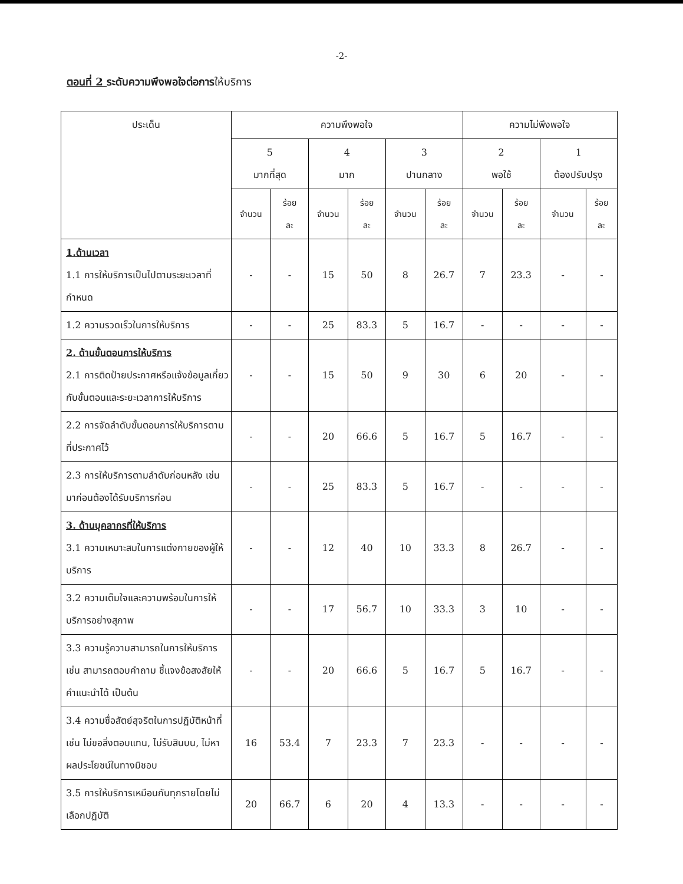-2-
ตอนที่ 2 ระดับความพึงพอใจต่อการให้บริการ
| ประเด็น | ความพึงพอใจ | | | | | | ความไม่พึงพอใจ | | | |
| --- | --- | --- | --- | --- | --- | --- | --- | --- | --- | --- |
| | 5 มากที่สุด | | 4 มาก | | 3 ปานกลาง | | 2 พอใช้ | | 1 ต้องปรับปรุง | |
| | จำนวน | ร้อย ละ | จำนวน | ร้อย ละ | จำนวน | ร้อย ละ | จำนวน | ร้อย ละ | จำนวน | ร้อย ละ |
| 1.ด้านเวลา 1.1 การให้บริการเป็นไปตามระยะเวลาที่กำหนด | - | - | 15 | 50 | 8 | 26.7 | 7 | 23.3 | - | - |
| 1.2 ความรวดเร็วในการให้บริการ | - | - | 25 | 83.3 | 5 | 16.7 | - | - | - | - |
| 2. ด้านขั้นตอนการให้บริการ 2.1 การติดป้ายประกาศหรือแจ้งข้อมูลเกี่ยวกับขั้นตอนและระยะเวลาการให้บริการ | - | - | 15 | 50 | 9 | 30 | 6 | 20 | - | - |
| 2.2 การจัดลำดับขั้นตอนการให้บริการตามที่ประกาศไว้ | - | - | 20 | 66.6 | 5 | 16.7 | 5 | 16.7 | - | - |
| 2.3 การให้บริการตามลำดับก่อนหลัง เช่น มาก่อนต้องได้รับบริการก่อน | - | - | 25 | 83.3 | 5 | 16.7 | - | - | - | - |
| 3. ด้านบุคลากรที่ให้บริการ 3.1 ความเหมาะสมในการแต่งกายของผู้ให้บริการ | - | - | 12 | 40 | 10 | 33.3 | 8 | 26.7 | - | - |
| 3.2 ความเต็มใจและความพร้อมในการให้บริการอย่างสุภาพ | - | - | 17 | 56.7 | 10 | 33.3 | 3 | 10 | - | - |
| 3.3 ความรู้ความสามารถในการให้บริการ เช่น สามารถตอบคำถาม ชี้แจงข้อสงสัยให้คำแนะนำได้ เป็นต้น | - | - | 20 | 66.6 | 5 | 16.7 | 5 | 16.7 | - | - |
| 3.4 ความซื่อสัตย์สุจริตในการปฏิบัติหน้าที่ เช่น ไม่ขอสิ่งตอบแทน, ไม่รับสินบน, ไม่หาผลประโยชน์ในทางมิชอบ | 16 | 53.4 | 7 | 23.3 | 7 | 23.3 | - | - | - | - |
| 3.5 การให้บริการเหมือนกันทุกรายโดยไม่เลือกปฏิบัติ | 20 | 66.7 | 6 | 20 | 4 | 13.3 | - | - | - | - |